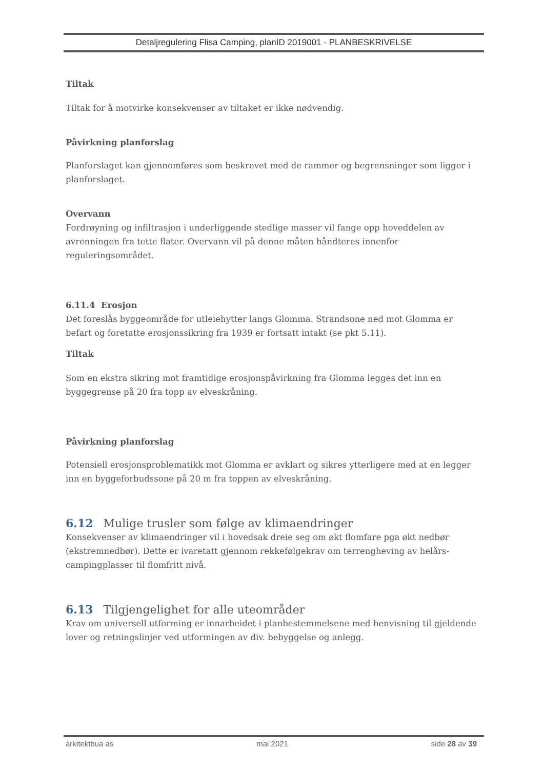Detaljregulering Flisa Camping, planID 2019001 - PLANBESKRIVELSE
Tiltak
Tiltak for å motvirke konsekvenser av tiltaket er ikke nødvendig.
Påvirkning planforslag
Planforslaget kan gjennomføres som beskrevet med de rammer og begrensninger som ligger i planforslaget.
Overvann
Fordrøyning og infiltrasjon i underliggende stedlige masser vil fange opp hoveddelen av avrenningen fra tette flater. Overvann vil på denne måten håndteres innenfor reguleringsområdet.
6.11.4 Erosjon
Det foreslås byggeområde for utleiehytter langs Glomma. Strandsone ned mot Glomma er befart og foretatte erosjonssikring fra 1939 er fortsatt intakt (se pkt 5.11).
Tiltak
Som en ekstra sikring mot framtidige erosjonspåvirkning fra Glomma legges det inn en byggegrense på 20 fra topp av elveskråning.
Påvirkning planforslag
Potensiell erosjonsproblematikk mot Glomma er avklart og sikres ytterligere med at en legger inn en byggeforbudssone på 20 m fra toppen av elveskråning.
6.12 Mulige trusler som følge av klimaendringer
Konsekvenser av klimaendringer vil i hovedsak dreie seg om økt flomfare pga økt nedbør (ekstremnedbør). Dette er ivaretatt gjennom rekkefølgekrav om terrengheving av helårs-campingplasser til flomfritt nivå.
6.13 Tilgjengelighet for alle uteområder
Krav om universell utforming er innarbeidet i planbestemmelsene med henvisning til gjeldende lover og retningslinjer ved utformingen av div. bebyggelse og anlegg.
arkitektbua as mai 2021 side 28 av 39